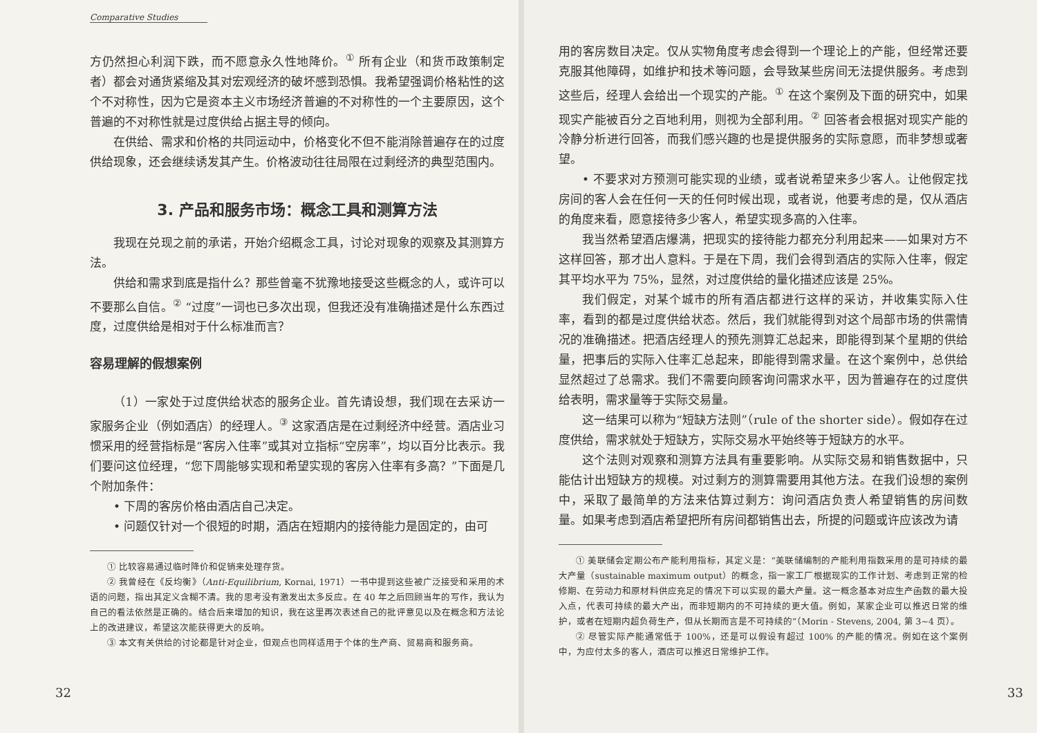Comparative Studies
方仍然担心利润下跌，而不愿意永久性地降价。<sup>①</sup> 所有企业（和货币政策制定者）都会对通货紧缩及其对宏观经济的破坏感到恐惧。我希望强调价格粘性的这个不对称性，因为它是资本主义市场经济普遍的不对称性的一个主要原因，这个普遍的不对称性就是过度供给占据主导的倾向。
在供给、需求和价格的共同运动中，价格变化不但不能消除普遍存在的过度供给现象，还会继续诱发其产生。价格波动往往局限在过剩经济的典型范围内。
3. 产品和服务市场：概念工具和测算方法
我现在兑现之前的承诺，开始介绍概念工具，讨论对现象的观察及其测算方法。
供给和需求到底是指什么？那些曾毫不犹豫地接受这些概念的人，或许可以不要那么自信。<sup>②</sup> “过度”一词也已多次出现，但我还没有准确描述是什么东西过度，过度供给是相对于什么标准而言？
容易理解的假想案例
（1）一家处于过度供给状态的服务企业。首先请设想，我们现在去采访一家服务企业（例如酒店）的经理人。<sup>③</sup> 这家酒店是在过剩经济中经营。酒店业习惯采用的经营指标是“客房入住率”或其对立指标“空房率”，均以百分比表示。我们要问这位经理，“您下周能够实现和希望实现的客房入住率有多高？”下面是几个附加条件：
• 下周的客房价格由酒店自己决定。
• 问题仅针对一个很短的时期，酒店在短期内的接待能力是固定的，由可
① 比较容易通过临时降价和促销来处理存货。
② 我曾经在《反均衡》（Anti-Equilibrium, Kornai, 1971）一书中提到这些被广泛接受和采用的术语的问题，指出其定义含糊不清。我的思考没有激发出太多反应。在 40 年之后回顾当年的写作，我认为自己的看法依然是正确的。结合后来增加的知识，我在这里再次表述自己的批评意见以及在概念和方法论上的改进建议，希望这次能获得更大的反响。
③ 本文有关供给的讨论都是针对企业，但观点也同样适用于个体的生产商、贸易商和服务商。
32
用的客房数目决定。仅从实物角度考虑会得到一个理论上的产能，但经常还要克服其他障碍，如维护和技术等问题，会导致某些房间无法提供服务。考虑到这些后，经理人会给出一个现实的产能。<sup>①</sup> 在这个案例及下面的研究中，如果现实产能被百分之百地利用，则视为全部利用。<sup>②</sup> 回答者会根据对现实产能的冷静分析进行回答，而我们感兴趣的也是提供服务的实际意愿，而非梦想或奢望。
• 不要求对方预测可能实现的业绩，或者说希望来多少客人。让他假定找房间的客人会在任何一天的任何时候出现，或者说，他要考虑的是，仅从酒店的角度来看，愿意接待多少客人，希望实现多高的入住率。
我当然希望酒店爆满，把现实的接待能力都充分利用起来——如果对方不这样回答，那才出人意料。于是在下周，我们会得到酒店的实际入住率，假定其平均水平为 75%，显然，对过度供给的量化描述应该是 25%。
我们假定，对某个城市的所有酒店都进行这样的采访，并收集实际入住率，看到的都是过度供给状态。然后，我们就能得到对这个局部市场的供需情况的准确描述。把酒店经理人的预先测算汇总起来，即能得到某个星期的供给量，把事后的实际入住率汇总起来，即能得到需求量。在这个案例中，总供给显然超过了总需求。我们不需要向顾客询问需求水平，因为普遍存在的过度供给表明，需求量等于实际交易量。
这一结果可以称为“短缺方法则”（rule of the shorter side）。假如存在过度供给，需求就处于短缺方，实际交易水平始终等于短缺方的水平。
这个法则对观察和测算方法具有重要影响。从实际交易和销售数据中，只能估计出短缺方的规模。对过剩方的测算需要用其他方法。在我们设想的案例中，采取了最简单的方法来估算过剩方：询问酒店负责人希望销售的房间数量。如果考虑到酒店希望把所有房间都销售出去，所提的问题或许应该改为请
① 美联储会定期公布产能利用指标，其定义是：“美联储编制的产能利用指数采用的是可持续的最大产量（sustainable maximum output）的概念，指一家工厂根据现实的工作计划、考虑到正常的检修期、在劳动力和原材料供应充足的情况下可以实现的最大产量。这一概念基本对应生产函数的最大投入点，代表可持续的最大产出，而非短期内的不可持续的更大值。例如，某家企业可以推迟日常的维护，或者在短期内超负荷生产，但从长期而言是不可持续的”（Morin - Stevens, 2004, 第 3~4 页）。
② 尽管实际产能通常低于 100%，还是可以假设有超过 100% 的产能的情况。例如在这个案例中，为应付太多的客人，酒店可以推迟日常维护工作。
33